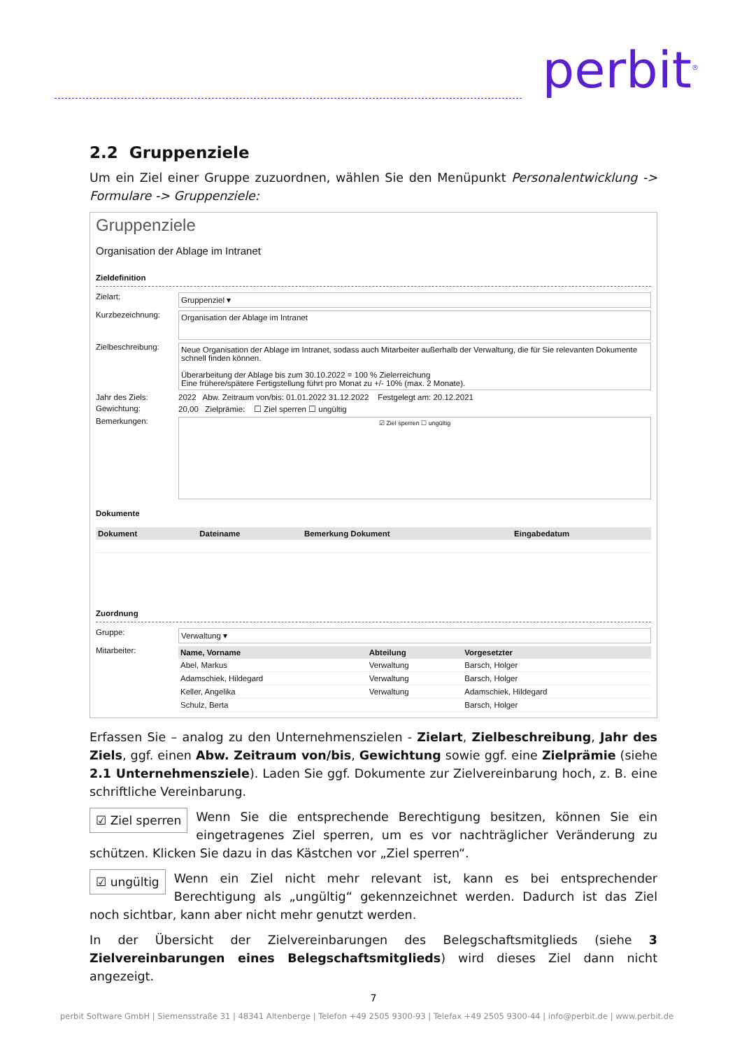perbit<sup>®</sup>
2.2 Gruppenziele
Um ein Ziel einer Gruppe zuzuordnen, wählen Sie den Menüpunkt Personalentwicklung -> Formulare -> Gruppenziele:
Gruppenziele
Organisation der Ablage im Intranet
Zieldefinition
Zielart:
Gruppenziel ▾
Kurzbezeichnung:
Organisation der Ablage im Intranet
Zielbeschreibung:
Neue Organisation der Ablage im Intranet, sodass auch Mitarbeiter außerhalb der Verwaltung, die für Sie relevanten Dokumente schnell finden können.
Überarbeitung der Ablage bis zum 30.10.2022 = 100 % Zielerreichung
Eine frühere/spätere Fertigstellung führt pro Monat zu +/- 10% (max. 2 Monate).
Jahr des Ziels: 2022 Abw. Zeitraum von/bis: 01.01.2022 31.12.2022 Festgelegt am: 20.12.2021
Gewichtung: 20,00 Zielprämie: ☐ Ziel sperren ☐ ungültig
Bemerkungen:
☑ Ziel sperren ☐ ungültig
Dokumente
| Dokument | Dateiname | Bemerkung Dokument | Eingabedatum |
| --- | --- | --- | --- |
Zuordnung
Gruppe:
Verwaltung ▾
Mitarbeiter:
| Name, Vorname | Abteilung | Vorgesetzter |
| --- | --- | --- |
| Abel, Markus | Verwaltung | Barsch, Holger |
| Adamschiek, Hildegard | Verwaltung | Barsch, Holger |
| Keller, Angelika | Verwaltung | Adamschiek, Hildegard |
| Schulz, Berta | | Barsch, Holger |
Erfassen Sie – analog zu den Unternehmenszielen - Zielart, Zielbeschreibung, Jahr des Ziels, ggf. einen Abw. Zeitraum von/bis, Gewichtung sowie ggf. eine Zielprämie (siehe 2.1 Unternehmensziele). Laden Sie ggf. Dokumente zur Zielvereinbarung hoch, z. B. eine schriftliche Vereinbarung.
☑ Ziel sperren Wenn Sie die entsprechende Berechtigung besitzen, können Sie ein eingetragenes Ziel sperren, um es vor nachträglicher Veränderung zu schützen. Klicken Sie dazu in das Kästchen vor „Ziel sperren“.
☑ ungültig Wenn ein Ziel nicht mehr relevant ist, kann es bei entsprechender Berechtigung als „ungültig“ gekennzeichnet werden. Dadurch ist das Ziel noch sichtbar, kann aber nicht mehr genutzt werden.
In der Übersicht der Zielvereinbarungen des Belegschaftsmitglieds (siehe 3 Zielvereinbarungen eines Belegschaftsmitglieds) wird dieses Ziel dann nicht angezeigt.
7
perbit Software GmbH | Siemensstraße 31 | 48341 Altenberge | Telefon +49 2505 9300-93 | Telefax +49 2505 9300-44 | info@perbit.de | www.perbit.de